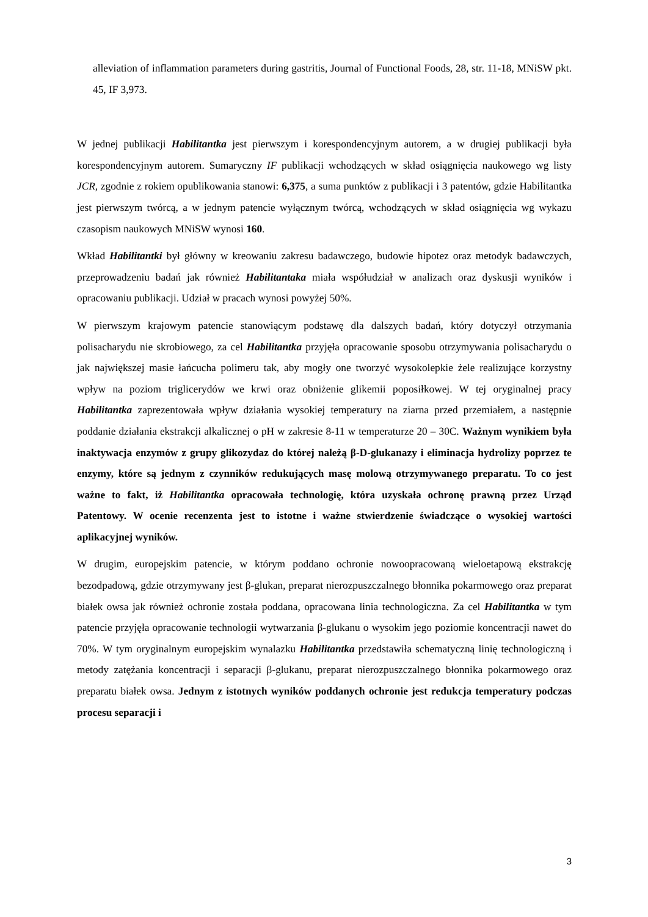alleviation of inflammation parameters during gastritis, Journal of Functional Foods, 28, str. 11-18, MNiSW pkt. 45, IF 3,973.
W jednej publikacji Habilitantka jest pierwszym i korespondencyjnym autorem, a w drugiej publikacji była korespondencyjnym autorem. Sumaryczny IF publikacji wchodzących w skład osiągnięcia naukowego wg listy JCR, zgodnie z rokiem opublikowania stanowi: 6,375, a suma punktów z publikacji i 3 patentów, gdzie Habilitantka jest pierwszym twórcą, a w jednym patencie wyłącznym twórcą, wchodzących w skład osiągnięcia wg wykazu czasopism naukowych MNiSW wynosi 160.
Wkład Habilitantki był główny w kreowaniu zakresu badawczego, budowie hipotez oraz metodyk badawczych, przeprowadzeniu badań jak również Habilitantaka miała współudział w analizach oraz dyskusji wyników i opracowaniu publikacji. Udział w pracach wynosi powyżej 50%.
W pierwszym krajowym patencie stanowiącym podstawę dla dalszych badań, który dotyczył otrzymania polisacharydu nie skrobiowego, za cel Habilitantka przyjęła opracowanie sposobu otrzymywania polisacharydu o jak największej masie łańcucha polimeru tak, aby mogły one tworzyć wysokolepkie żele realizujące korzystny wpływ na poziom triglicerydów we krwi oraz obniżenie glikemii poposiłkowej. W tej oryginalnej pracy Habilitantka zaprezentowała wpływ działania wysokiej temperatury na ziarna przed przemiałem, a następnie poddanie działania ekstrakcji alkalicznej o pH w zakresie 8-11 w temperaturze 20 – 30C. Ważnym wynikiem była inaktywacja enzymów z grupy glikozydaz do której należą β-D-glukanazy i eliminacja hydrolizy poprzez te enzymy, które są jednym z czynników redukujących masę molową otrzymywanego preparatu. To co jest ważne to fakt, iż Habilitantka opracowała technologię, która uzyskała ochronę prawną przez Urząd Patentowy. W ocenie recenzenta jest to istotne i ważne stwierdzenie świadczące o wysokiej wartości aplikacyjnej wyników.
W drugim, europejskim patencie, w którym poddano ochronie nowoopracowaną wieloetapową ekstrakcję bezodpadową, gdzie otrzymywany jest β-glukan, preparat nierozpuszczalnego błonnika pokarmowego oraz preparat białek owsa jak również ochronie została poddana, opracowana linia technologiczna. Za cel Habilitantka w tym patencie przyjęła opracowanie technologii wytwarzania β-glukanu o wysokim jego poziomie koncentracji nawet do 70%. W tym oryginalnym europejskim wynalazku Habilitantka przedstawiła schematyczną linię technologiczną i metody zatężania koncentracji i separacji β-glukanu, preparat nierozpuszczalnego błonnika pokarmowego oraz preparatu białek owsa. Jednym z istotnych wyników poddanych ochronie jest redukcja temperatury podczas procesu separacji i
3